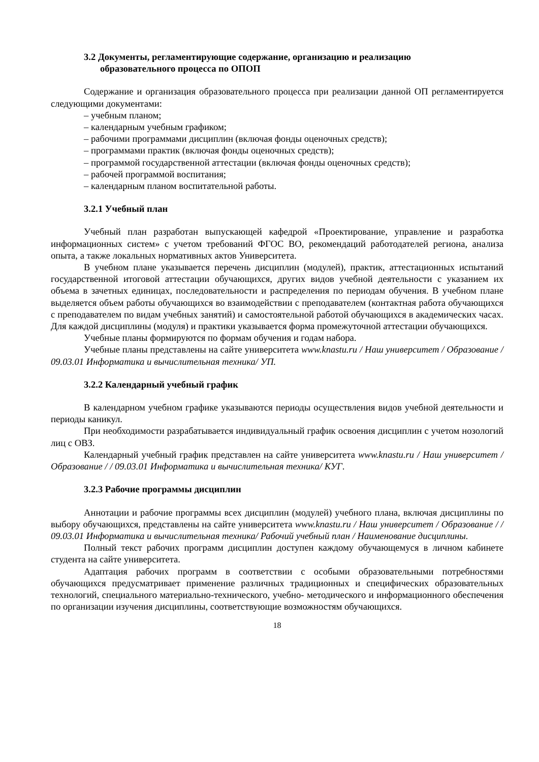3.2 Документы, регламентирующие содержание, организацию и реализацию
образовательного процесса по ОПОП
Содержание и организация образовательного процесса при реализации данной ОП регламентируется следующими документами:
– учебным планом;
– календарным учебным графиком;
– рабочими программами дисциплин (включая фонды оценочных средств);
– программами практик (включая фонды оценочных средств);
– программой государственной аттестации (включая фонды оценочных средств);
– рабочей программой воспитания;
– календарным планом воспитательной работы.
3.2.1 Учебный план
Учебный план разработан выпускающей кафедрой «Проектирование, управление и разработка информационных систем» с учетом требований ФГОС ВО, рекомендаций работодателей региона, анализа опыта, а также локальных нормативных актов Университета.
В учебном плане указывается перечень дисциплин (модулей), практик, аттестационных испытаний государственной итоговой аттестации обучающихся, других видов учебной деятельности с указанием их объема в зачетных единицах, последовательности и распределения по периодам обучения. В учебном плане выделяется объем работы обучающихся во взаимодействии с преподавателем (контактная работа обучающихся с преподавателем по видам учебных занятий) и самостоятельной работой обучающихся в академических часах. Для каждой дисциплины (модуля) и практики указывается форма промежуточной аттестации обучающихся.
Учебные планы формируются по формам обучения и годам набора.
Учебные планы представлены на сайте университета www.knastu.ru / Наш университет / Образование / 09.03.01 Информатика и вычислительная техника/ УП.
3.2.2 Календарный учебный график
В календарном учебном графике указываются периоды осуществления видов учебной деятельности и периоды каникул.
При необходимости разрабатывается индивидуальный график освоения дисциплин с учетом нозологий лиц с ОВЗ.
Календарный учебный график представлен на сайте университета www.knastu.ru / Наш университет / Образование / / 09.03.01 Информатика и вычислительная техника/ КУГ.
3.2.3 Рабочие программы дисциплин
Аннотации и рабочие программы всех дисциплин (модулей) учебного плана, включая дисциплины по выбору обучающихся, представлены на сайте университета www.knastu.ru / Наш университет / Образование / / 09.03.01 Информатика и вычислительная техника/ Рабочий учебный план / Наименование дисциплины.
Полный текст рабочих программ дисциплин доступен каждому обучающемуся в личном кабинете студента на сайте университета.
Адаптация рабочих программ в соответствии с особыми образовательными потребностями обучающихся предусматривает применение различных традиционных и специфических образовательных технологий, специального материально-технического, учебно- методического и информационного обеспечения по организации изучения дисциплины, соответствующие возможностям обучающихся.
18